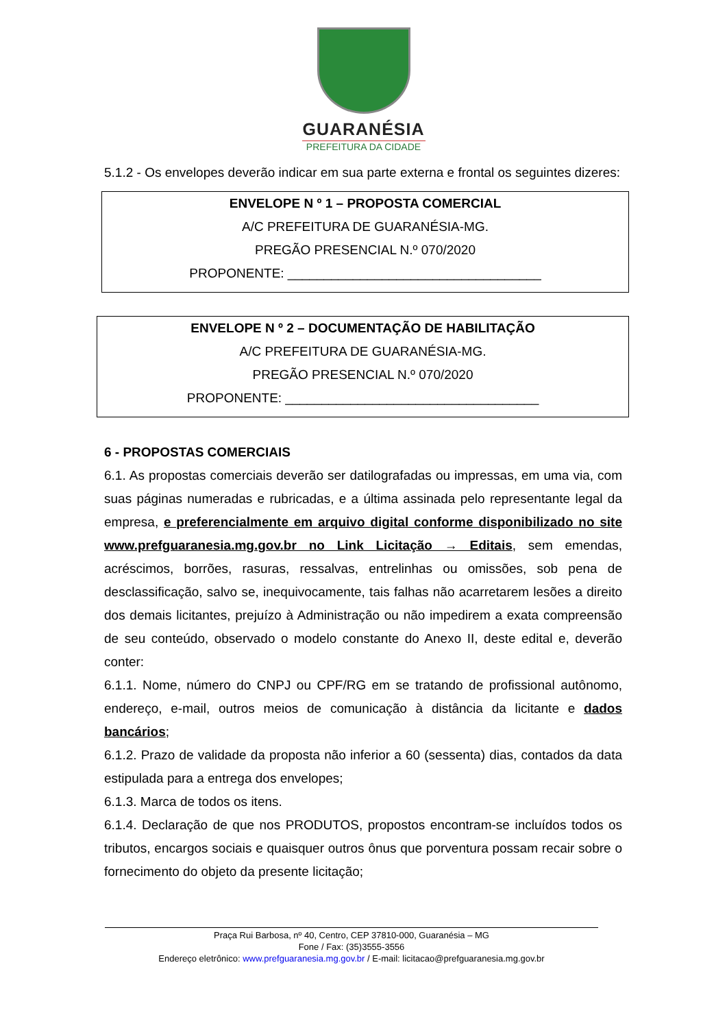GUARANÉSIA
PREFEITURA DA CIDADE
5.1.2 - Os envelopes deverão indicar em sua parte externa e frontal os seguintes dizeres:
ENVELOPE N º 1 – PROPOSTA COMERCIAL
A/C PREFEITURA DE GUARANÉSIA-MG.
PREGÃO PRESENCIAL N.º 070/2020
PROPONENTE: ___________________________________
ENVELOPE N º 2 – DOCUMENTAÇÃO DE HABILITAÇÃO
A/C PREFEITURA DE GUARANÉSIA-MG.
PREGÃO PRESENCIAL N.º 070/2020
PROPONENTE: ___________________________________
6 - PROPOSTAS COMERCIAIS
6.1. As propostas comerciais deverão ser datilografadas ou impressas, em uma via, com suas páginas numeradas e rubricadas, e a última assinada pelo representante legal da empresa, e preferencialmente em arquivo digital conforme disponibilizado no site www.prefguaranesia.mg.gov.br no Link Licitação → Editais, sem emendas, acréscimos, borrões, rasuras, ressalvas, entrelinhas ou omissões, sob pena de desclassificação, salvo se, inequivocamente, tais falhas não acarretarem lesões a direito dos demais licitantes, prejuízo à Administração ou não impedirem a exata compreensão de seu conteúdo, observado o modelo constante do Anexo II, deste edital e, deverão conter:
6.1.1. Nome, número do CNPJ ou CPF/RG em se tratando de profissional autônomo, endereço, e-mail, outros meios de comunicação à distância da licitante e dados bancários;
6.1.2. Prazo de validade da proposta não inferior a 60 (sessenta) dias, contados da data estipulada para a entrega dos envelopes;
6.1.3. Marca de todos os itens.
6.1.4. Declaração de que nos PRODUTOS, propostos encontram-se incluídos todos os tributos, encargos sociais e quaisquer outros ônus que porventura possam recair sobre o fornecimento do objeto da presente licitação;
Praça Rui Barbosa, nº 40, Centro, CEP 37810-000, Guaranésia – MG
Fone / Fax: (35)3555-3556
Endereço eletrônico: www.prefguaranesia.mg.gov.br / E-mail: licitacao@prefguaranesia.mg.gov.br